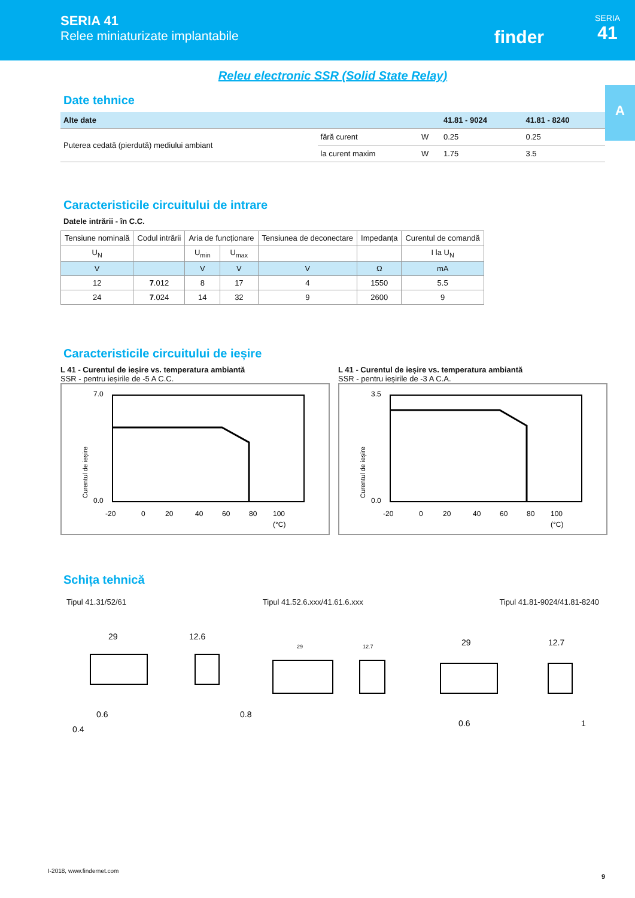SERIA 41
Relee miniaturizate implantabile
finder
SERIA
41
A
Releu electronic SSR (Solid State Relay)
Date tehnice
| Alte date | | | 41.81 - 9024 | 41.81 - 8240 |
| --- | --- | --- | --- | --- |
| Puterea cedată (pierdută) mediului ambiant | fără curent | W | 0.25 | 0.25 |
| | la curent maxim | W | 1.75 | 3.5 |
Caracteristicile circuitului de intrare
Datele intrării - în C.C.
| Tensiune nominală | Codul intrării | Aria de funcționare | | Tensiunea de deconectare | Impedanța | Curentul de comandă |
| --- | --- | --- | --- | --- | --- | --- |
| U<sub>N</sub> | | U<sub>min</sub> | U<sub>max</sub> | | | I la U<sub>N</sub> |
| V | | V | V | V | Ω | mA |
| 12 | 7 .012 | 8 | 17 | 4 | 1550 | 5.5 |
| 24 | 7 .024 | 14 | 32 | 9 | 2600 | 9 |
Caracteristicile circuitului de ieșire
L 41 - Curentul de ieșire vs. temperatura ambiantă
SSR - pentru ieșirile de -5 A C.C.
Curentul de ieșire
7.0
0.0
-20
0
20
40
60
80
100
(°C)
L 41 - Curentul de ieșire vs. temperatura ambiantă
SSR - pentru ieșirile de -3 A C.A.
Curentul de ieșire
3.5
0.0
-20
0
20
40
60
80
100
(°C)
Schița tehnică
Tipul 41.31/52/61 Tipul 41.52.6.xxx/41.61.6.xxx Tipul 41.81-9024/41.81-8240
29
12.6
0.6
0.4
0.8
29
12.7
29
12.7
0.6
1
I-2018, www.findernet.com
9